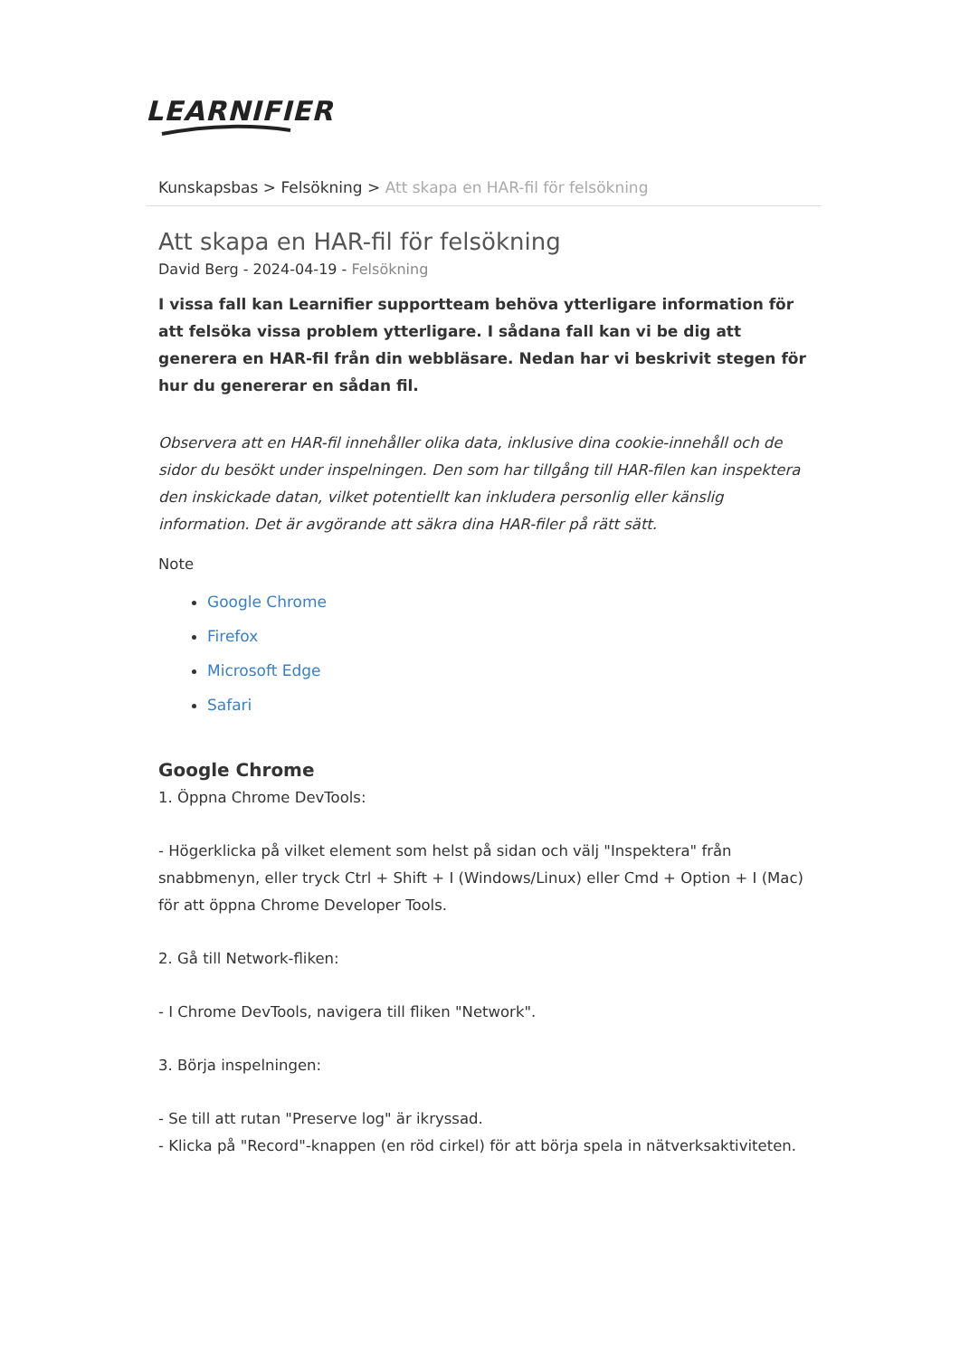LEARNIFIER
Kunskapsbas > Felsökning > Att skapa en HAR-fil för felsökning
Att skapa en HAR-fil för felsökning
David Berg - 2024-04-19 - Felsökning
I vissa fall kan Learnifier supportteam behöva ytterligare information för att felsöka vissa problem ytterligare. I sådana fall kan vi be dig att generera en HAR-fil från din webbläsare. Nedan har vi beskrivit stegen för hur du genererar en sådan fil.
Observera att en HAR-fil innehåller olika data, inklusive dina cookie-innehåll och de sidor du besökt under inspelningen. Den som har tillgång till HAR-filen kan inspektera den inskickade datan, vilket potentiellt kan inkludera personlig eller känslig information. Det är avgörande att säkra dina HAR-filer på rätt sätt.
Note
Google Chrome
Firefox
Microsoft Edge
Safari
Google Chrome
1. Öppna Chrome DevTools:
- Högerklicka på vilket element som helst på sidan och välj "Inspektera" från snabbmenyn, eller tryck Ctrl + Shift + I (Windows/Linux) eller Cmd + Option + I (Mac) för att öppna Chrome Developer Tools.
2. Gå till Network-fliken:
- I Chrome DevTools, navigera till fliken "Network".
3. Börja inspelningen:
- Se till att rutan "Preserve log" är ikryssad.
- Klicka på "Record"-knappen (en röd cirkel) för att börja spela in nätverksaktiviteten.